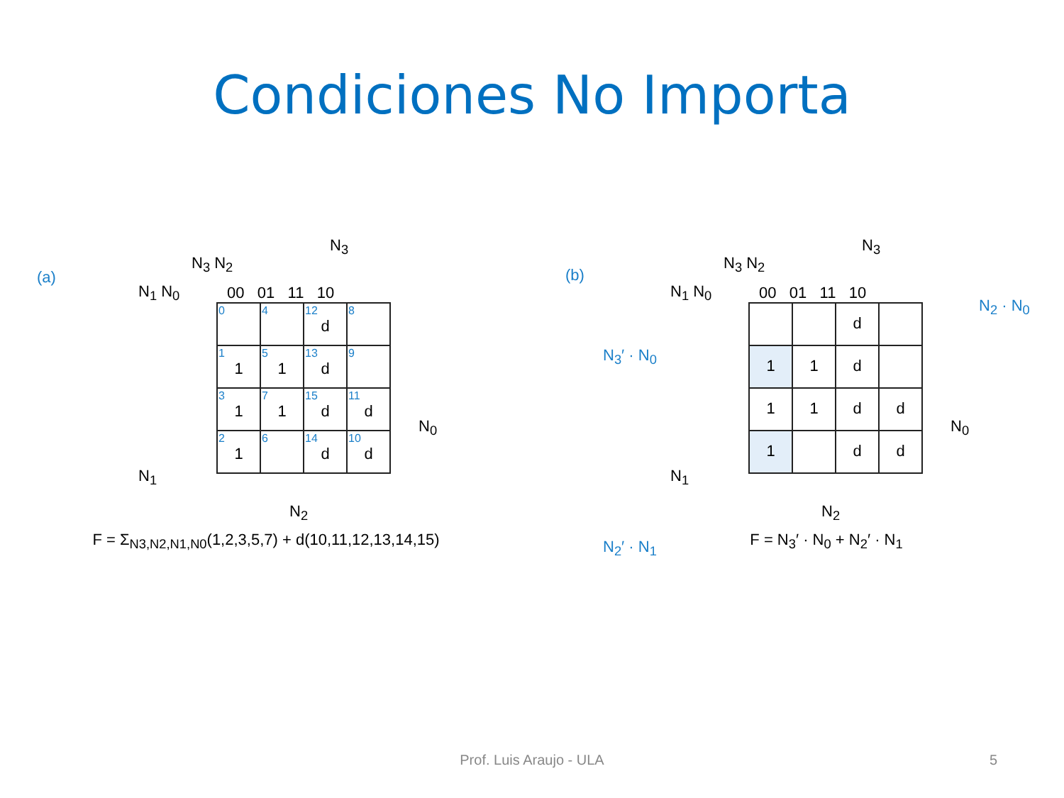Condiciones No Importa
(a)
N<sub>3</sub> N<sub>2</sub>
N<sub>3</sub>
N<sub>1</sub> N<sub>0</sub> 00 01 11 10
N<sub>0</sub>
N<sub>1</sub>
| 0 | 4 | 12 d | 8 |
| 1 1 | 5 1 | 13 d | 9 |
| 3 1 | 7 1 | 15 d | 11 d |
| 2 1 | 6 | 14 d | 10 d |
N<sub>2</sub>
F = Σ<sub>N3,N2,N1,N0</sub>(1,2,3,5,7) + d(10,11,12,13,14,15)
(b)
N<sub>3</sub> N<sub>2</sub>
N<sub>3</sub>
N<sub>1</sub> N<sub>0</sub> 00 01 11 10
N<sub>2</sub> · N<sub>0</sub>
N<sub>3</sub>′ · N<sub>0</sub>
N<sub>0</sub>
N<sub>1</sub>
N<sub>2</sub>′ · N<sub>1</sub>
| | | d | |
| 1 | 1 | d | |
| 1 | 1 | d | d |
| 1 | | d | d |
N<sub>2</sub>
F = N<sub>3</sub>′ · N<sub>0</sub> + N<sub>2</sub>′ · N<sub>1</sub>
Prof. Luis Araujo - ULA 5